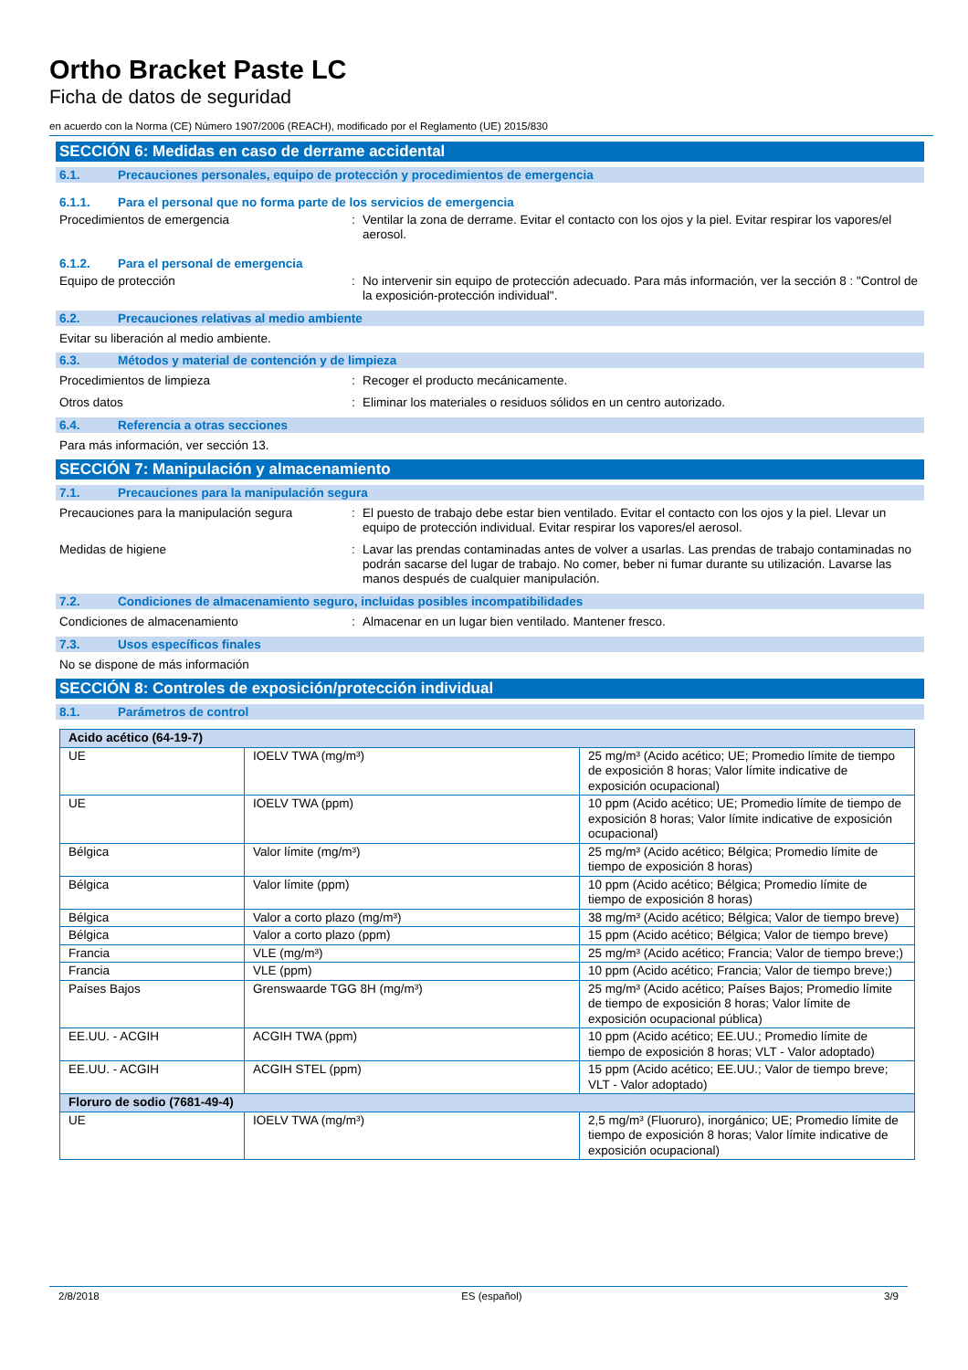Ortho Bracket Paste LC
Ficha de datos de seguridad
en acuerdo con la Norma (CE) Número 1907/2006 (REACH), modificado por el Reglamento (UE) 2015/830
SECCIÓN 6: Medidas en caso de derrame accidental
6.1. Precauciones personales, equipo de protección y procedimientos de emergencia
6.1.1. Para el personal que no forma parte de los servicios de emergencia
Procedimientos de emergencia : Ventilar la zona de derrame. Evitar el contacto con los ojos y la piel. Evitar respirar los vapores/el aerosol.
6.1.2. Para el personal de emergencia
Equipo de protección : No intervenir sin equipo de protección adecuado. Para más información, ver la sección 8 : "Control de la exposición-protección individual".
6.2. Precauciones relativas al medio ambiente
Evitar su liberación al medio ambiente.
6.3. Métodos y material de contención y de limpieza
Procedimientos de limpieza : Recoger el producto mecánicamente.
Otros datos : Eliminar los materiales o residuos sólidos en un centro autorizado.
6.4. Referencia a otras secciones
Para más información, ver sección 13.
SECCIÓN 7: Manipulación y almacenamiento
7.1. Precauciones para la manipulación segura
Precauciones para la manipulación segura
: El puesto de trabajo debe estar bien ventilado. Evitar el contacto con los ojos y la piel. Llevar un equipo de protección individual. Evitar respirar los vapores/el aerosol.
Medidas de higiene : Lavar las prendas contaminadas antes de volver a usarlas. Las prendas de trabajo contaminadas no podrán sacarse del lugar de trabajo. No comer, beber ni fumar durante su utilización. Lavarse las manos después de cualquier manipulación.
7.2. Condiciones de almacenamiento seguro, incluidas posibles incompatibilidades
Condiciones de almacenamiento : Almacenar en un lugar bien ventilado. Mantener fresco.
7.3. Usos específicos finales
No se dispone de más información
SECCIÓN 8: Controles de exposición/protección individual
8.1. Parámetros de control
| Acido acético (64-19-7) | | |
| --- | --- | --- |
| UE | IOELV TWA (mg/m³) | 25 mg/m³ (Acido acético; UE; Promedio límite de tiempo de exposición 8 horas; Valor límite indicative de exposición ocupacional) |
| UE | IOELV TWA (ppm) | 10 ppm (Acido acético; UE; Promedio límite de tiempo de exposición 8 horas; Valor límite indicative de exposición ocupacional) |
| Bélgica | Valor límite (mg/m³) | 25 mg/m³ (Acido acético; Bélgica; Promedio límite de tiempo de exposición 8 horas) |
| Bélgica | Valor límite (ppm) | 10 ppm (Acido acético; Bélgica; Promedio límite de tiempo de exposición 8 horas) |
| Bélgica | Valor a corto plazo (mg/m³) | 38 mg/m³ (Acido acético; Bélgica; Valor de tiempo breve) |
| Bélgica | Valor a corto plazo (ppm) | 15 ppm (Acido acético; Bélgica; Valor de tiempo breve) |
| Francia | VLE (mg/m³) | 25 mg/m³ (Acido acético; Francia; Valor de tiempo breve;) |
| Francia | VLE (ppm) | 10 ppm (Acido acético; Francia; Valor de tiempo breve;) |
| Países Bajos | Grenswaarde TGG 8H (mg/m³) | 25 mg/m³ (Acido acético; Países Bajos; Promedio límite de tiempo de exposición 8 horas; Valor límite de exposición ocupacional pública) |
| EE.UU. - ACGIH | ACGIH TWA (ppm) | 10 ppm (Acido acético; EE.UU.; Promedio límite de tiempo de exposición 8 horas; VLT - Valor adoptado) |
| EE.UU. - ACGIH | ACGIH STEL (ppm) | 15 ppm (Acido acético; EE.UU.; Valor de tiempo breve; VLT - Valor adoptado) |
| Floruro de sodio (7681-49-4) | | |
| UE | IOELV TWA (mg/m³) | 2,5 mg/m³ (Fluoruro), inorgánico; UE; Promedio límite de tiempo de exposición 8 horas; Valor límite indicative de exposición ocupacional) |
2/8/2018 ES (español) 3/9